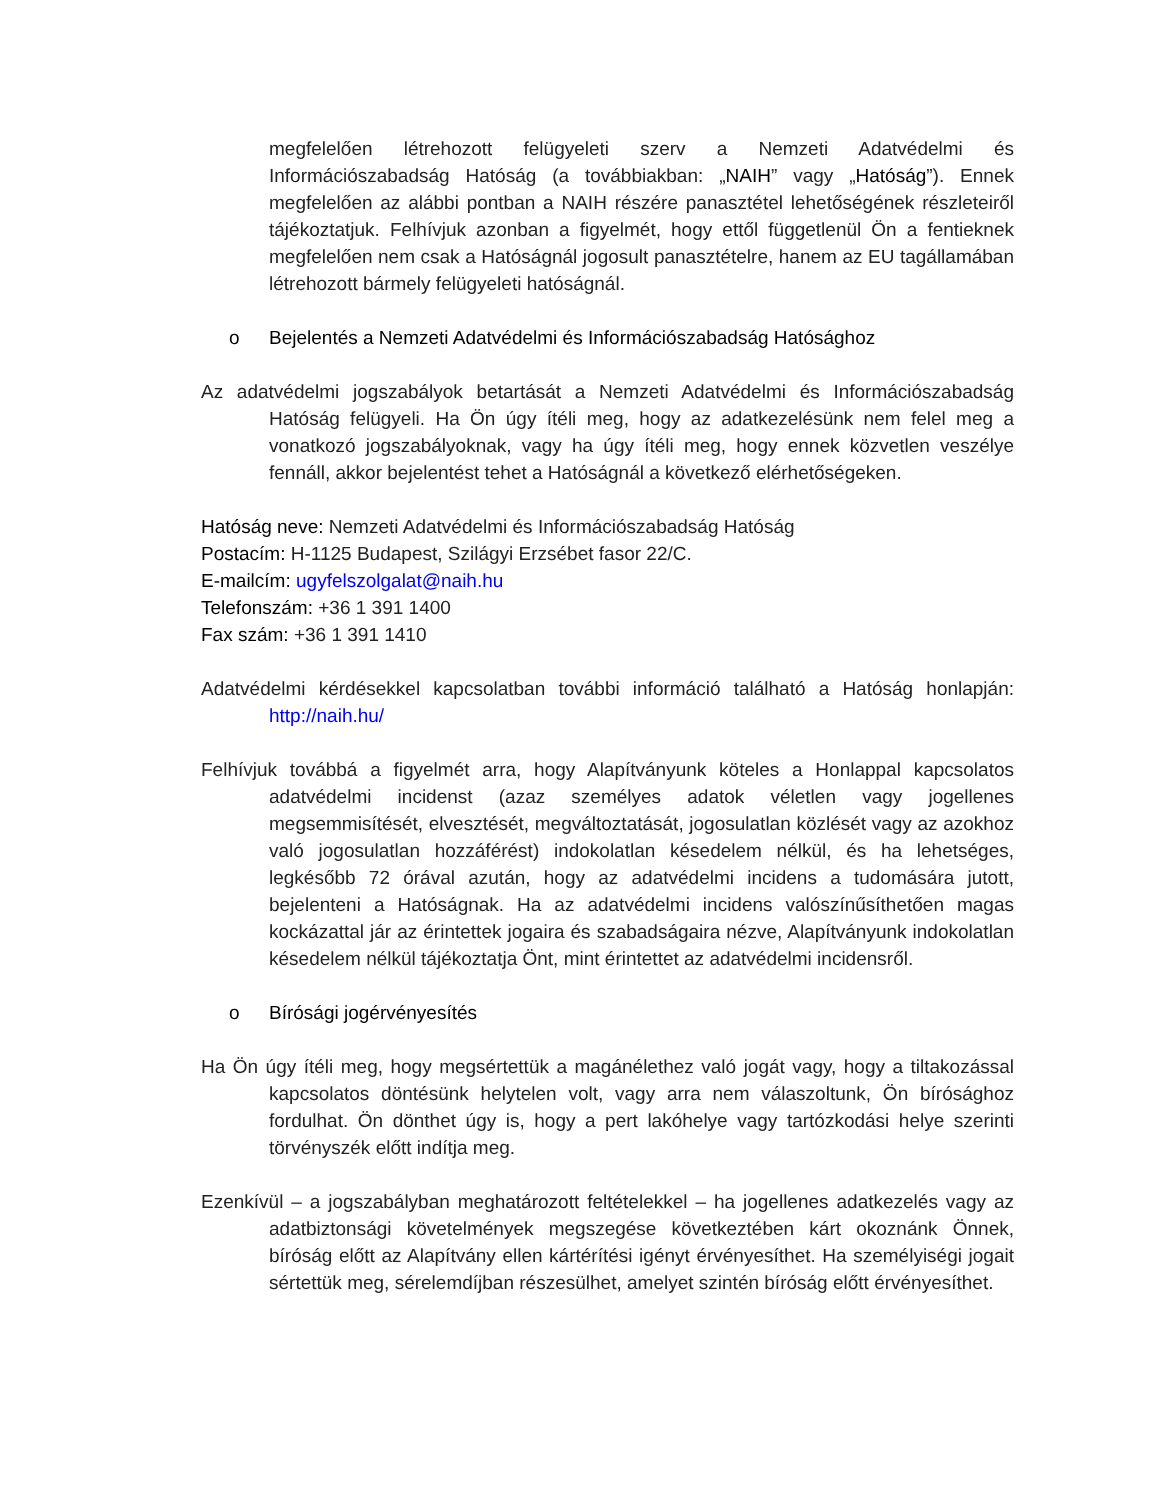megfelelően létrehozott felügyeleti szerv a Nemzeti Adatvédelmi és Információszabadság Hatóság (a továbbiakban: „NAIH” vagy „Hatóság”). Ennek megfelelően az alábbi pontban a NAIH részére panasztétel lehetőségének részleteiről tájékoztatjuk. Felhívjuk azonban a figyelmét, hogy ettől függetlenül Ön a fentieknek megfelelően nem csak a Hatóságnál jogosult panasztételre, hanem az EU tagállamában létrehozott bármely felügyeleti hatóságnál.
o Bejelentés a Nemzeti Adatvédelmi és Információszabadság Hatósághoz
Az adatvédelmi jogszabályok betartását a Nemzeti Adatvédelmi és Információszabadság Hatóság felügyeli. Ha Ön úgy ítéli meg, hogy az adatkezelésünk nem felel meg a vonatkozó jogszabályoknak, vagy ha úgy ítéli meg, hogy ennek közvetlen veszélye fennáll, akkor bejelentést tehet a Hatóságnál a következő elérhetőségeken.
Hatóság neve: Nemzeti Adatvédelmi és Információszabadság Hatóság
Postacím: H-1125 Budapest, Szilágyi Erzsébet fasor 22/C.
E-mailcím: ugyfelszolgalat@naih.hu
Telefonszám: +36 1 391 1400
Fax szám: +36 1 391 1410
Adatvédelmi kérdésekkel kapcsolatban további információ található a Hatóság honlapján: http://naih.hu/
Felhívjuk továbbá a figyelmét arra, hogy Alapítványunk köteles a Honlappal kapcsolatos adatvédelmi incidenst (azaz személyes adatok véletlen vagy jogellenes megsemmisítését, elvesztését, megváltoztatását, jogosulatlan közlését vagy az azokhoz való jogosulatlan hozzáférést) indokolatlan késedelem nélkül, és ha lehetséges, legkésőbb 72 órával azután, hogy az adatvédelmi incidens a tudomására jutott, bejelenteni a Hatóságnak. Ha az adatvédelmi incidens valószínűsíthetően magas kockázattal jár az érintettek jogaira és szabadságaira nézve, Alapítványunk indokolatlan késedelem nélkül tájékoztatja Önt, mint érintettet az adatvédelmi incidensről.
o Bírósági jogérvényesítés
Ha Ön úgy ítéli meg, hogy megsértettük a magánélethez való jogát vagy, hogy a tiltakozással kapcsolatos döntésünk helytelen volt, vagy arra nem válaszoltunk, Ön bírósághoz fordulhat. Ön dönthet úgy is, hogy a pert lakóhelye vagy tartózkodási helye szerinti törvényszék előtt indítja meg.
Ezenkívül – a jogszabályban meghatározott feltételekkel – ha jogellenes adatkezelés vagy az adatbiztonsági követelmények megszegése következtében kárt okoznánk Önnek, bíróság előtt az Alapítvány ellen kártérítési igényt érvényesíthet. Ha személyiségi jogait sértettük meg, sérelemdíjban részesülhet, amelyet szintén bíróság előtt érvényesíthet.